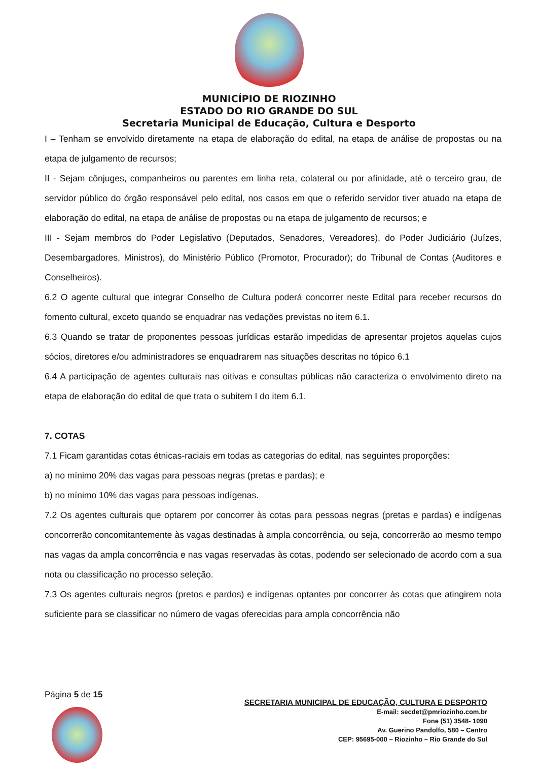MUNICÍPIO DE RIOZINHO
ESTADO DO RIO GRANDE DO SUL
Secretaria Municipal de Educação, Cultura e Desporto
I – Tenham se envolvido diretamente na etapa de elaboração do edital, na etapa de análise de propostas ou na etapa de julgamento de recursos;
II - Sejam cônjuges, companheiros ou parentes em linha reta, colateral ou por afinidade, até o terceiro grau, de servidor público do órgão responsável pelo edital, nos casos em que o referido servidor tiver atuado na etapa de elaboração do edital, na etapa de análise de propostas ou na etapa de julgamento de recursos; e
III - Sejam membros do Poder Legislativo (Deputados, Senadores, Vereadores), do Poder Judiciário (Juízes, Desembargadores, Ministros), do Ministério Público (Promotor, Procurador); do Tribunal de Contas (Auditores e Conselheiros).
6.2 O agente cultural que integrar Conselho de Cultura poderá concorrer neste Edital para receber recursos do fomento cultural, exceto quando se enquadrar nas vedações previstas no item 6.1.
6.3 Quando se tratar de proponentes pessoas jurídicas estarão impedidas de apresentar projetos aquelas cujos sócios, diretores e/ou administradores se enquadrarem nas situações descritas no tópico 6.1
6.4 A participação de agentes culturais nas oitivas e consultas públicas não caracteriza o envolvimento direto na etapa de elaboração do edital de que trata o subitem I do item 6.1.
7. COTAS
7.1 Ficam garantidas cotas étnicas-raciais em todas as categorias do edital, nas seguintes proporções:
a) no mínimo 20% das vagas para pessoas negras (pretas e pardas); e
b) no mínimo 10% das vagas para pessoas indígenas.
7.2 Os agentes culturais que optarem por concorrer às cotas para pessoas negras (pretas e pardas) e indígenas concorrerão concomitantemente às vagas destinadas à ampla concorrência, ou seja, concorrerão ao mesmo tempo nas vagas da ampla concorrência e nas vagas reservadas às cotas, podendo ser selecionado de acordo com a sua nota ou classificação no processo seleção.
7.3 Os agentes culturais negros (pretos e pardos) e indígenas optantes por concorrer às cotas que atingirem nota suficiente para se classificar no número de vagas oferecidas para ampla concorrência não
Página 5 de 15
SECRETARIA MUNICIPAL DE EDUCAÇÃO, CULTURA E DESPORTO
E-mail: secdet@pmriozinho.com.br
Fone (51) 3548- 1090
Av. Guerino Pandolfo, 580 – Centro
CEP: 95695-000 – Riozinho – Rio Grande do Sul